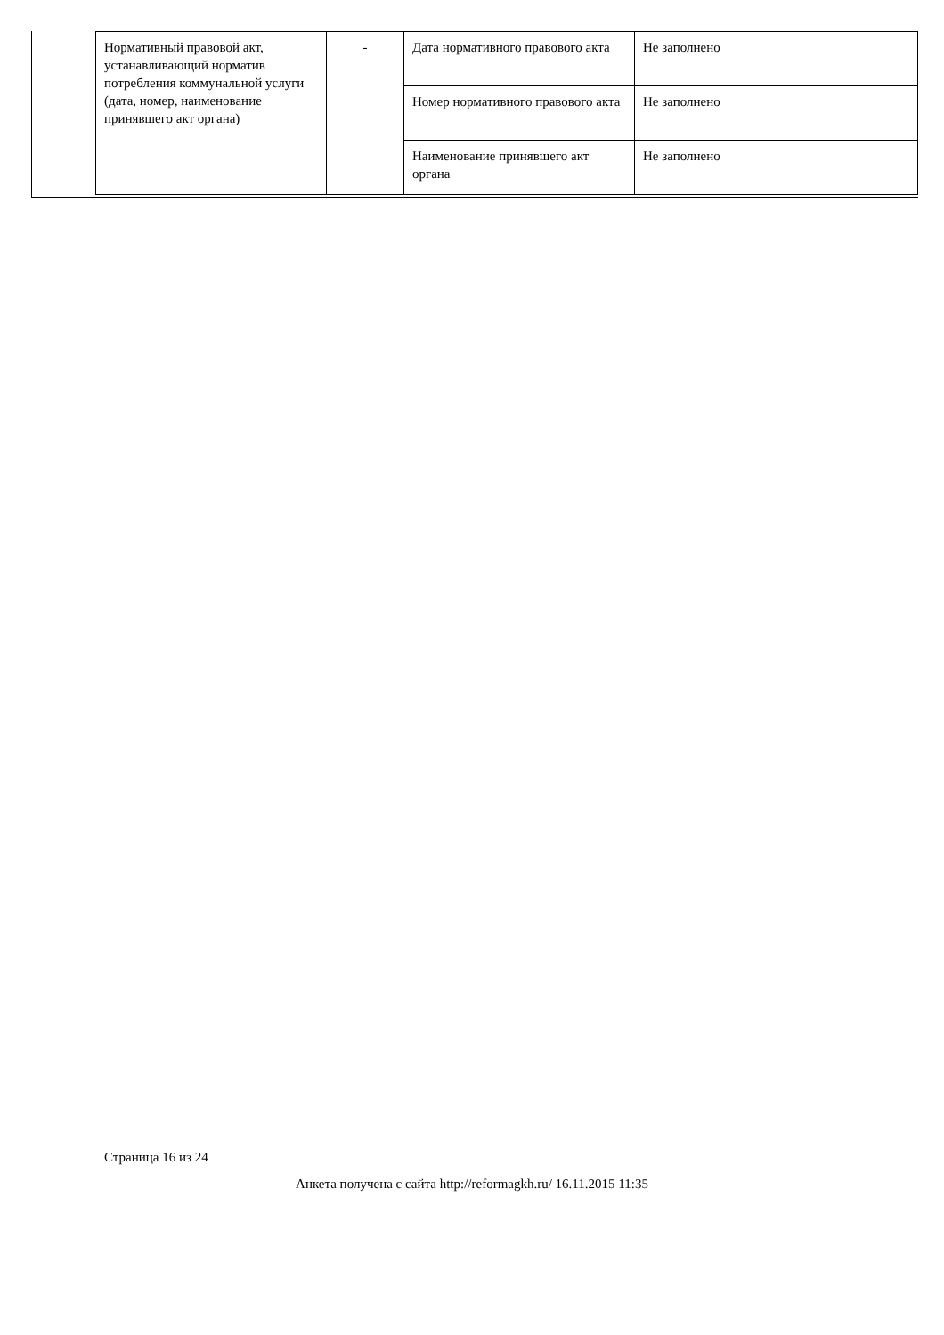| Нормативный правовой акт, устанавливающий норматив потребления коммунальной услуги (дата, номер, наименование принявшего акт органа) | - | Дата нормативного правового акта | Не заполнено |
| | | Номер нормативного правового акта | Не заполнено |
| | | Наименование принявшего акт органа | Не заполнено |
Страница 16 из 24
Анкета получена с сайта http://reformagkh.ru/ 16.11.2015 11:35